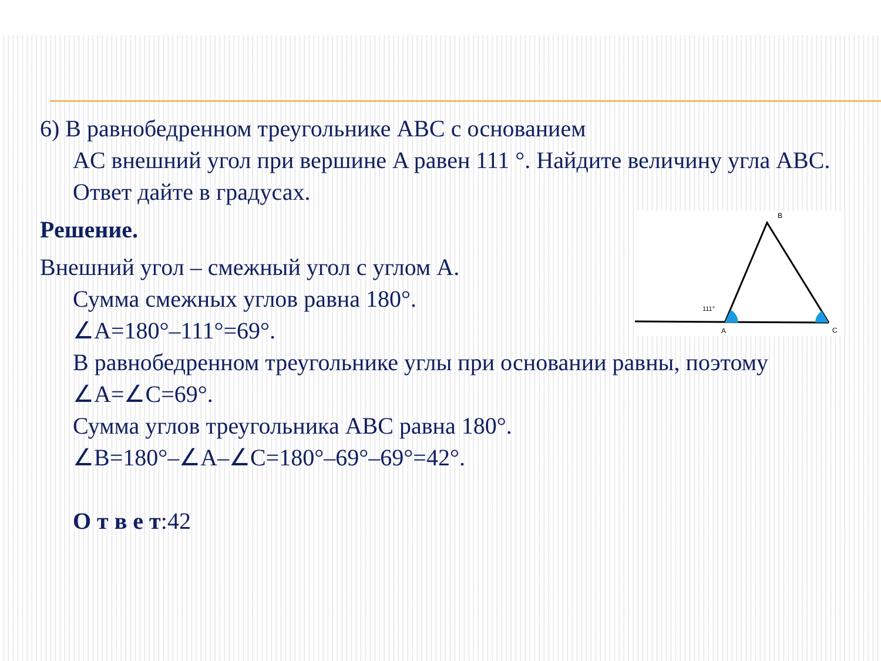6) В равнобедренном треугольнике ABC с основанием
AC внешний угол при вершине A равен 111 °. Найдите величину угла ABC. Ответ дайте в градусах.
B
111°
A
C
Решение.
Внешний угол – смежный угол с углом A.
Сумма смежных углов равна 180°.
∠A=180°–111°=69°.
В равнобедренном треугольнике углы при основании равны, поэтому
∠A=∠C=69°.
Сумма углов треугольника ABC равна 180°.
∠B=180°–∠A–∠C=180°–69°–69°=42°.
О т в е т:42